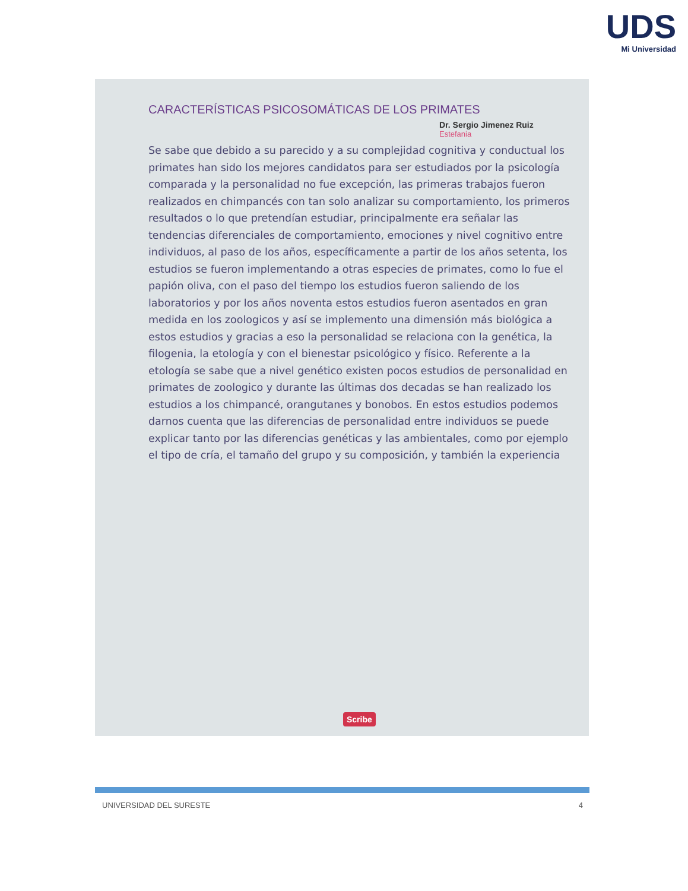UDS
Mi Universidad
CARACTERÍSTICAS PSICOSOMÁTICAS DE LOS PRIMATES
Dr. Sergio Jimenez Ruiz
Estefania
Se sabe que debido a su parecido y a su complejidad cognitiva y conductual los primates han sido los mejores candidatos para ser estudiados por la psicología comparada y la personalidad no fue excepción, las primeras trabajos fueron realizados en chimpancés con tan solo analizar su comportamiento, los primeros resultados o lo que pretendían estudiar, principalmente era señalar las tendencias diferenciales de comportamiento, emociones y nivel cognitivo entre individuos, al paso de los años, específicamente a partir de los años setenta, los estudios se fueron implementando a otras especies de primates, como lo fue el papión oliva, con el paso del tiempo los estudios fueron saliendo de los laboratorios y por los años noventa estos estudios fueron asentados en gran medida en los zoologicos y así se implemento una dimensión más biológica a estos estudios y gracias a eso la personalidad se relaciona con la genética, la filogenia, la etología y con el bienestar psicológico y físico. Referente a la etología se sabe que a nivel genético existen pocos estudios de personalidad en primates de zoologico y durante las últimas dos decadas se han realizado los estudios a los chimpancé, orangutanes y bonobos. En estos estudios podemos darnos cuenta que las diferencias de personalidad entre individuos se puede explicar tanto por las diferencias genéticas y las ambientales, como por ejemplo el tipo de cría, el tamaño del grupo y su composición, y también la experiencia
Scribe
UNIVERSIDAD DEL SURESTE 4